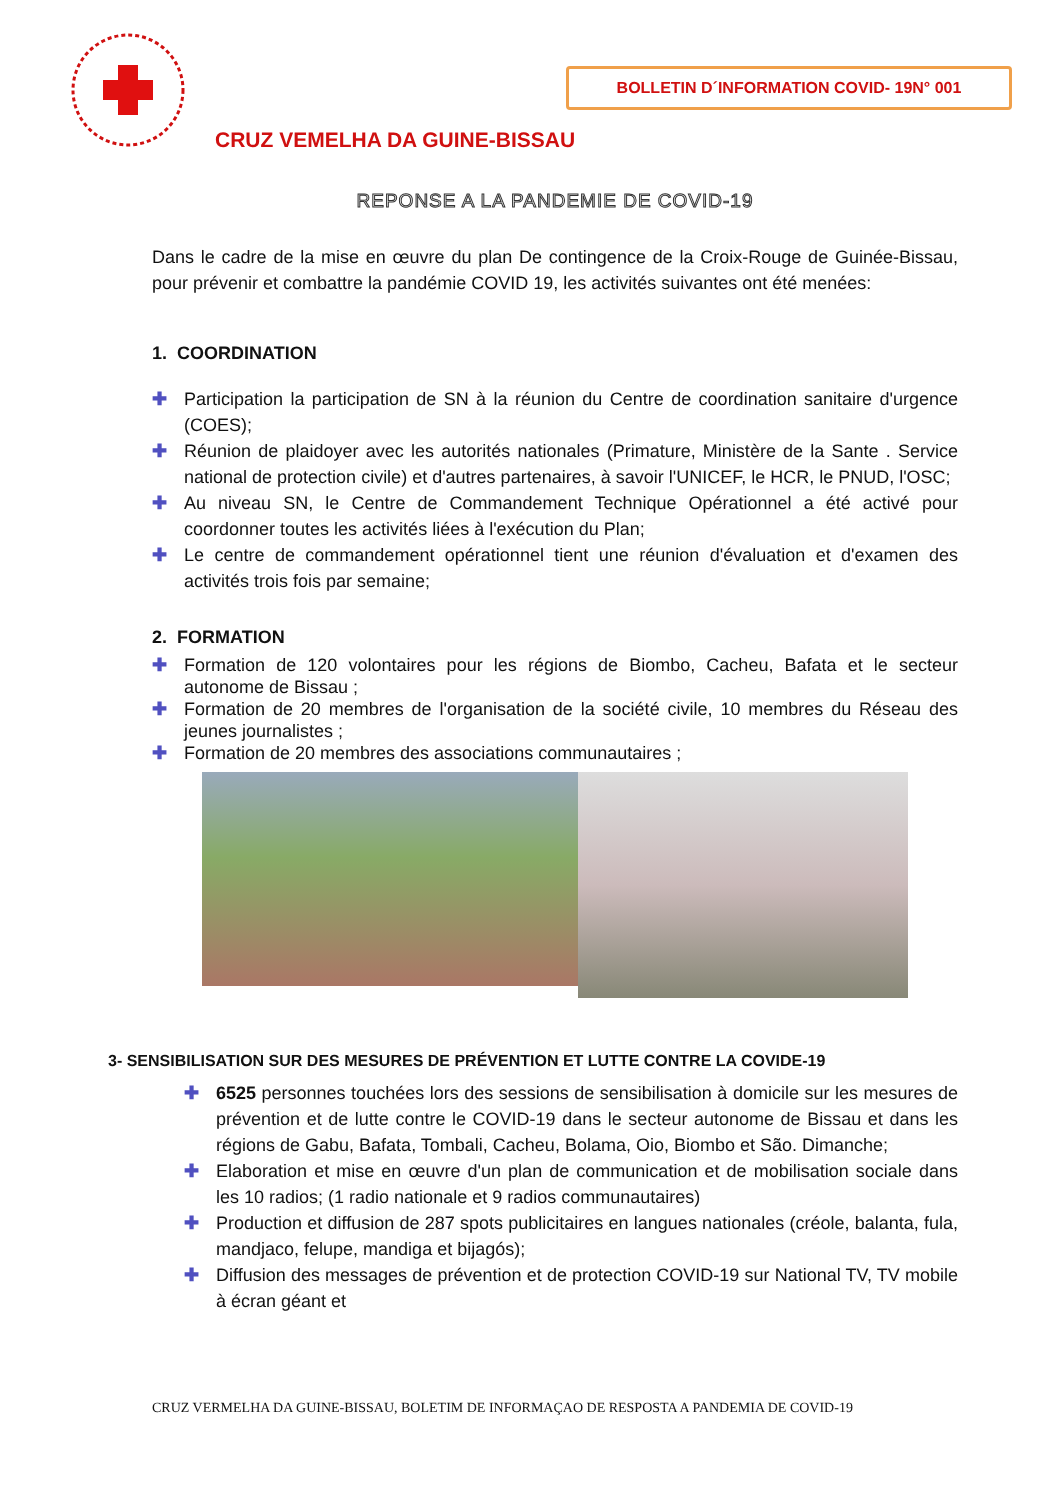BOLLETIN D´INFORMATION COVID- 19N° 001
CRUZ VEMELHA DA GUINE-BISSAU
REPONSE A LA PANDEMIE DE COVID-19
Dans le cadre de la mise en œuvre du plan De contingence de la Croix-Rouge de Guinée-Bissau, pour prévenir et combattre la pandémie COVID 19, les activités suivantes ont été menées:
1. COORDINATION
✚ Participation la participation de SN à la réunion du Centre de coordination sanitaire d'urgence (COES);
✚ Réunion de plaidoyer avec les autorités nationales (Primature, Ministère de la Sante . Service national de protection civile) et d'autres partenaires, à savoir l'UNICEF, le HCR, le PNUD, l'OSC;
✚ Au niveau SN, le Centre de Commandement Technique Opérationnel a été activé pour coordonner toutes les activités liées à l'exécution du Plan;
✚ Le centre de commandement opérationnel tient une réunion d'évaluation et d'examen des activités trois fois par semaine;
2. FORMATION
✚ Formation de 120 volontaires pour les régions de Biombo, Cacheu, Bafata et le secteur autonome de Bissau ;
✚ Formation de 20 membres de l'organisation de la société civile, 10 membres du Réseau des jeunes journalistes ;
✚ Formation de 20 membres des associations communautaires ;
3- SENSIBILISATION SUR DES MESURES DE PRÉVENTION ET LUTTE CONTRE LA COVIDE-19
✚ 6525 personnes touchées lors des sessions de sensibilisation à domicile sur les mesures de prévention et de lutte contre le COVID-19 dans le secteur autonome de Bissau et dans les régions de Gabu, Bafata, Tombali, Cacheu, Bolama, Oio, Biombo et São. Dimanche;
✚ Elaboration et mise en œuvre d'un plan de communication et de mobilisation sociale dans les 10 radios; (1 radio nationale et 9 radios communautaires)
✚ Production et diffusion de 287 spots publicitaires en langues nationales (créole, balanta, fula, mandjaco, felupe, mandiga et bijagós);
✚ Diffusion des messages de prévention et de protection COVID-19 sur National TV, TV mobile à écran géant et
CRUZ VERMELHA DA GUINE-BISSAU, BOLETIM DE INFORMAÇAO DE RESPOSTA A PANDEMIA DE COVID-19